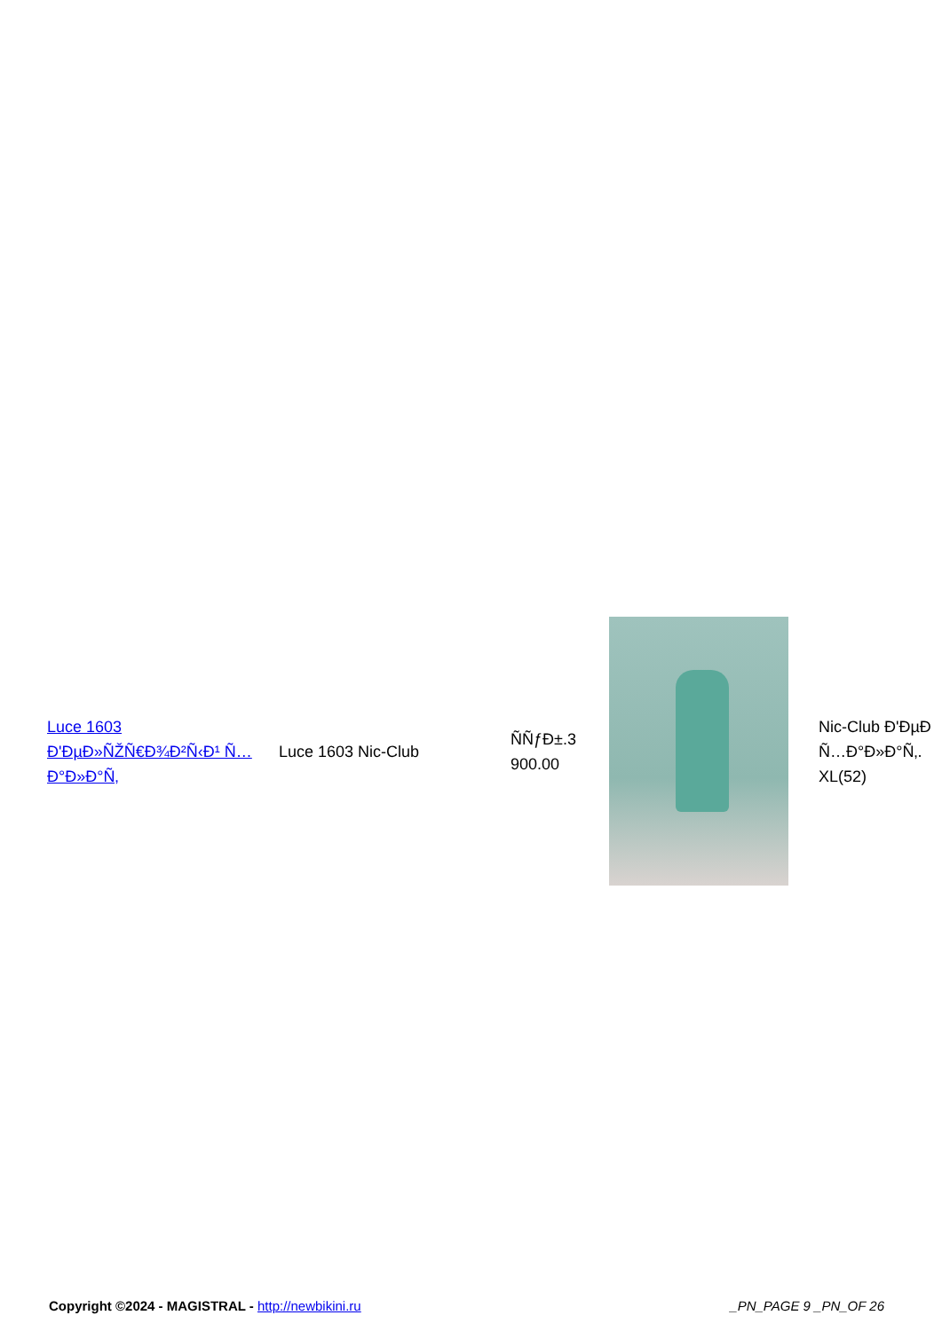| Luce 1603 Ð'ÐµÐ»ÑŽÑ€Ð¾Ð²Ñ‹Ð¹ Ñ…Ð°Ð»Ð°Ñ‚ | Luce 1603 Nic-Club | ÑÑƒÐ±.3 900.00 | | Nic-Club Ð'ÐµÐ Ñ…Ð°Ð»Ð°Ñ‚. XL(52) |
Copyright ©2024 - MAGISTRAL - http://newbikini.ru
_PN_PAGE 9 _PN_OF 26